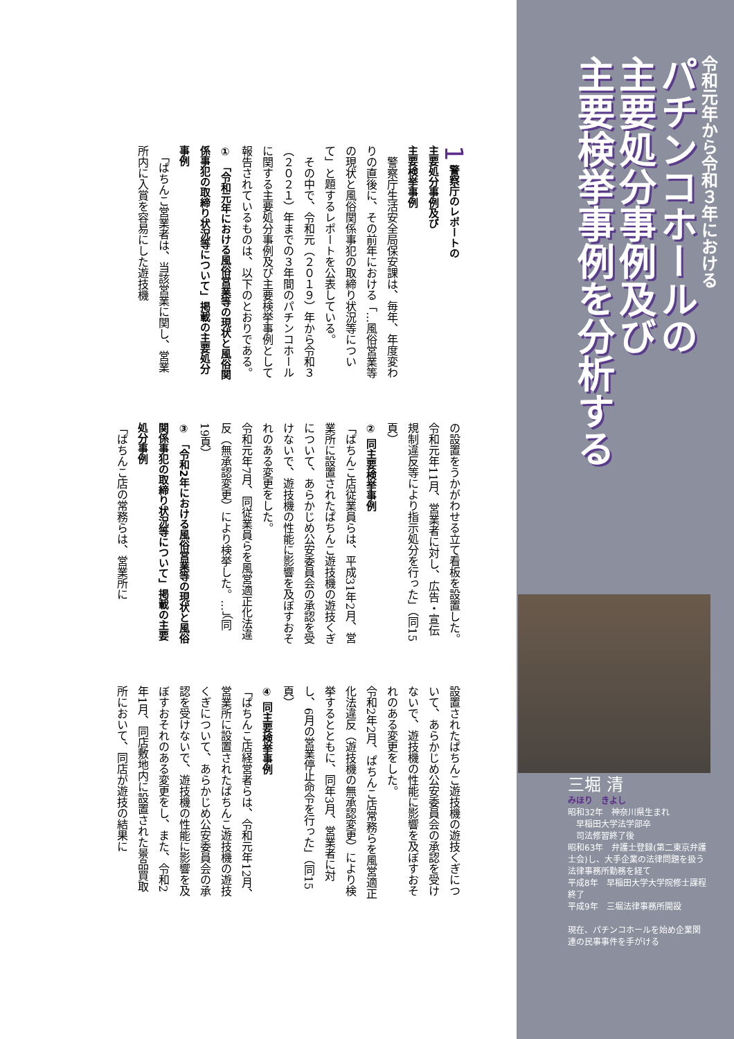令和元年から令和３年における
パチンコホールの
主要処分事例及び
主要検挙事例を分析する
三堀 清
みほり　きよし
昭和32年　神奈川県生まれ
　早稲田大学法学部卒
　司法修習終了後
昭和63年　弁護士登録(第二東京弁護士会)し、大手企業の法律問題を扱う法律事務所勤務を経て
平成8年　早稲田大学大学院修士課程終了
平成9年　三堀法律事務所開設
現在、パチンコホールを始め企業関連の民事事件を手がける
1 警察庁のレポートの
主要処分事例及び
主要検挙事例
　警察庁生活安全局保安課は、毎年、年度変わりの直後に、その前年における「…風俗営業等の現状と風俗関係事犯の取締り状況等について」と題するレポートを公表している。
　その中で、令和元（２０１９）年から令和３（２０２１）年までの３年間のパチンコホールに関する主要処分事例及び主要検挙事例として報告されているものは、以下のとおりである。
① 「令和元年における風俗営業等の現状と風俗関係事犯の取締り状況等について」掲載の主要処分事例
　「ぱちんこ営業者は、当該営業に関し、営業所内に入賞を容易にした遊技機
の設置をうかがわせる立て看板を設置した。
令和元年11月、営業者に対し、広告・宣伝規制違反等により指示処分を行った」（同15頁）
② 同主要検挙事例
「ぱちんこ店従業員らは、平成31年2月、営業所に設置されたぱちんこ遊技機の遊技くぎについて、あらかじめ公安委員会の承認を受けないで、遊技機の性能に影響を及ぼすおそれのある変更をした。
令和元年7月、同従業員らを風営適正化法違反（無承認変更）により検挙した。…」（同19頁）
③ 「令和2年における風俗営業等の現状と風俗関係事犯の取締り状況等について」掲載の主要処分事例
「ぱちんこ店の常務らは、営業所に
設置されたぱちんこ遊技機の遊技くぎについて、あらかじめ公安委員会の承認を受けないで、遊技機の性能に影響を及ぼすおそれのある変更をした。
令和2年2月、ぱちんこ店常務らを風営適正化法違反（遊技機の無承認変更）により検挙するとともに、同年3月、営業者に対し、6月の営業停止命令を行った」（同15頁）
④ 同主要検挙事例
「ぱちんこ店経営者らは、令和元年12月、営業所に設置されたぱちんこ遊技機の遊技くぎについて、あらかじめ公安委員会の承認を受けないで、遊技機の性能に影響を及ぼすおそれのある変更をし、また、令和2年1月、同店敷地内に設置された景品買取所において、同店が遊技の結果に